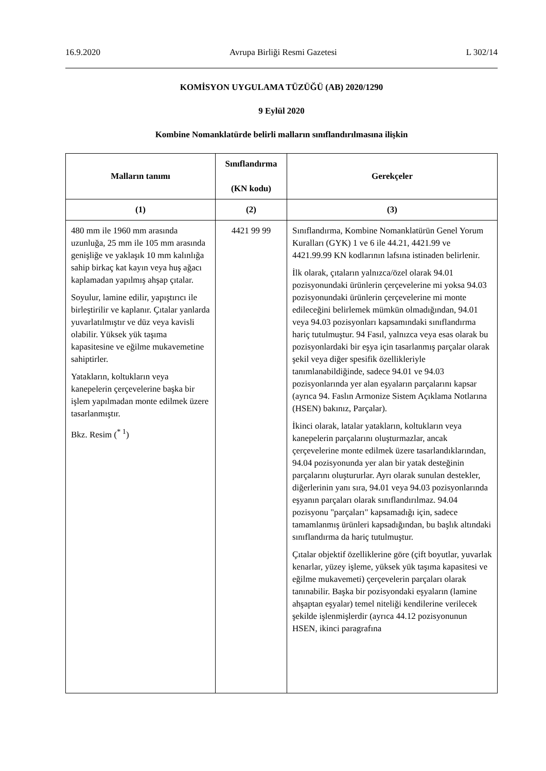16.9.2020 Avrupa Birliği Resmi Gazetesi L 302/14
KOMİSYON UYGULAMA TÜZÜĞÜ (AB) 2020/1290
9 Eylül 2020
Kombine Nomanklatürde belirli malların sınıflandırılmasına ilişkin
| Malların tanımı | Sınıflandırma (KN kodu) | Gerekçeler |
| --- | --- | --- |
| (1) | (2) | (3) |
| 480 mm ile 1960 mm arasında uzunluğa, 25 mm ile 105 mm arasında genişliğe ve yaklaşık 10 mm kalınlığa sahip birkaç kat kayın veya huş ağacı kaplamadan yapılmış ahşap çıtalar. Soyulur, lamine edilir, yapıştırıcı ile birleştirilir ve kaplanır. Çıtalar yanlarda yuvarlatılmıştır ve düz veya kavisli olabilir. Yüksek yük taşıma kapasitesine ve eğilme mukavemetine sahiptirler. Yatakların, koltukların veya kanepelerin çerçevelerine başka bir işlem yapılmadan monte edilmek üzere tasarlanmıştır. Bkz. Resim (<sup>* 1</sup>) | 4421 99 99 | Sınıflandırma, Kombine Nomanklatürün Genel Yorum Kuralları (GYK) 1 ve 6 ile 44.21, 4421.99 ve 4421.99.99 KN kodlarının lafsına istinaden belirlenir. İlk olarak, çıtaların yalnızca/özel olarak 94.01 pozisyonundaki ürünlerin çerçevelerine mi yoksa 94.03 pozisyonundaki ürünlerin çerçevelerine mi monte edileceğini belirlemek mümkün olmadığından, 94.01 veya 94.03 pozisyonları kapsamındaki sınıflandırma hariç tutulmuştur. 94 Fasıl, yalnızca veya esas olarak bu pozisyonlardaki bir eşya için tasarlanmış parçalar olarak şekil veya diğer spesifik özellikleriyle tanımlanabildiğinde, sadece 94.01 ve 94.03 pozisyonlarında yer alan eşyaların parçalarını kapsar (ayrıca 94. Faslın Armonize Sistem Açıklama Notlarına (HSEN) bakınız, Parçalar). İkinci olarak, latalar yatakların, koltukların veya kanepelerin parçalarını oluşturmazlar, ancak çerçevelerine monte edilmek üzere tasarlandıklarından, 94.04 pozisyonunda yer alan bir yatak desteğinin parçalarını oluştururlar. Ayrı olarak sunulan destekler, diğerlerinin yanı sıra, 94.01 veya 94.03 pozisyonlarında eşyanın parçaları olarak sınıflandırılmaz. 94.04 pozisyonu "parçaları" kapsamadığı için, sadece tamamlanmış ürünleri kapsadığından, bu başlık altındaki sınıflandırma da hariç tutulmuştur. Çıtalar objektif özelliklerine göre (çift boyutlar, yuvarlak kenarlar, yüzey işleme, yüksek yük taşıma kapasitesi ve eğilme mukavemeti) çerçevelerin parçaları olarak tanınabilir. Başka bir pozisyondaki eşyaların (lamine ahşaptan eşyalar) temel niteliği kendilerine verilecek şekilde işlenmişlerdir (ayrıca 44.12 pozisyonunun HSEN, ikinci paragrafına |